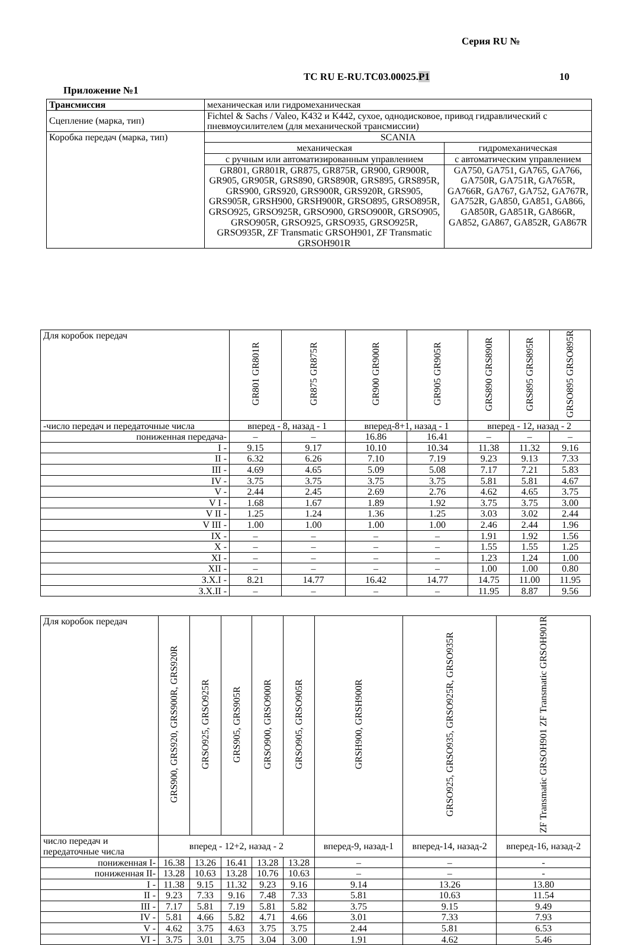Серия RU №
ТС RU E-RU.ТС03.00025.Р1 10
Приложение №1
| Трансмиссия | механическая или гидромеханическая | |
| Сцепление (марка, тип) | Fichtel & Sachs / Valeo, K432 и K442, сухое, однодисковое, привод гидравлический с пневмоусилителем (для механической трансмиссии) | |
| Коробка передач (марка, тип) | SCANIA | |
| | механическая | гидромеханическая |
| | с ручным или автоматизированным управлением | с автоматическим управлением |
| | GR801, GR801R, GR875, GR875R, GR900, GR900R, GR905, GR905R, GRS890, GRS890R, GRS895, GRS895R, GRS900, GRS920, GRS900R, GRS920R, GRS905, GRS905R, GRSH900, GRSH900R, GRSO895, GRSO895R, GRSO925, GRSO925R, GRSO900, GRSO900R, GRSO905, GRSO905R, GRSO925, GRSO935, GRSO925R, GRSO935R, ZF Transmatic GRSOH901, ZF Transmatic GRSOH901R | GA750, GA751, GA765, GA766, GA750R, GA751R, GA765R, GA766R, GA767, GA752, GA767R, GA752R, GA850, GA851, GA866, GA850R, GA851R, GA866R, GA852, GA867, GA852R, GA867R |
| Для коробок передач | GR801 GR801R | GR875 GR875R | GR900 GR900R | GR905 GR905R | GRS890 GRS890R | GRS895 GRS895R | GRSO895 GRSO895R |
| -число передач и передаточные числа | вперед - 8, назад - 1 | | вперед-8+1, назад - 1 | | вперед - 12, назад - 2 | | |
| пониженная передача- | – | – | 16.86 | 16.41 | – | – | – |
| I - | 9.15 | 9.17 | 10.10 | 10.34 | 11.38 | 11.32 | 9.16 |
| II - | 6.32 | 6.26 | 7.10 | 7.19 | 9.23 | 9.13 | 7.33 |
| III - | 4.69 | 4.65 | 5.09 | 5.08 | 7.17 | 7.21 | 5.83 |
| IV - | 3.75 | 3.75 | 3.75 | 3.75 | 5.81 | 5.81 | 4.67 |
| V - | 2.44 | 2.45 | 2.69 | 2.76 | 4.62 | 4.65 | 3.75 |
| V I - | 1.68 | 1.67 | 1.89 | 1.92 | 3.75 | 3.75 | 3.00 |
| V II - | 1.25 | 1.24 | 1.36 | 1.25 | 3.03 | 3.02 | 2.44 |
| V III - | 1.00 | 1.00 | 1.00 | 1.00 | 2.46 | 2.44 | 1.96 |
| IX - | – | – | – | – | 1.91 | 1.92 | 1.56 |
| X - | – | – | – | – | 1.55 | 1.55 | 1.25 |
| XI - | – | – | – | – | 1.23 | 1.24 | 1.00 |
| XII - | – | – | – | – | 1.00 | 1.00 | 0.80 |
| З.Х.I - | 8.21 | 14.77 | 16.42 | 14.77 | 14.75 | 11.00 | 11.95 |
| З.Х.II - | – | – | – | – | 11.95 | 8.87 | 9.56 |
| Для коробок передач | GRS900, GRS920, GRS900R, GRS920R | GRSO925, GRSO925R | GRS905, GRS905R | GRSO900, GRSO900R | GRSO905, GRSO905R | GRSH900, GRSH900R | GRSO925, GRSO935, GRSO925R, GRSO935R | ZF Transmatic GRSOH901 ZF Transmatic GRSOH901R |
| число передач и передаточные числа | вперед - 12+2, назад - 2 | | | | | вперед-9, назад-1 | вперед-14, назад-2 | вперед-16, назад-2 |
| пониженная I- | 16.38 | 13.26 | 16.41 | 13.28 | 13.28 | – | – | - |
| пониженная II- | 13.28 | 10.63 | 13.28 | 10.76 | 10.63 | – | – | - |
| I - | 11.38 | 9.15 | 11.32 | 9.23 | 9.16 | 9.14 | 13.26 | 13.80 |
| II - | 9.23 | 7.33 | 9.16 | 7.48 | 7.33 | 5.81 | 10.63 | 11.54 |
| III - | 7.17 | 5.81 | 7.19 | 5.81 | 5.82 | 3.75 | 9.15 | 9.49 |
| IV - | 5.81 | 4.66 | 5.82 | 4.71 | 4.66 | 3.01 | 7.33 | 7.93 |
| V - | 4.62 | 3.75 | 4.63 | 3.75 | 3.75 | 2.44 | 5.81 | 6.53 |
| VI - | 3.75 | 3.01 | 3.75 | 3.04 | 3.00 | 1.91 | 4.62 | 5.46 |